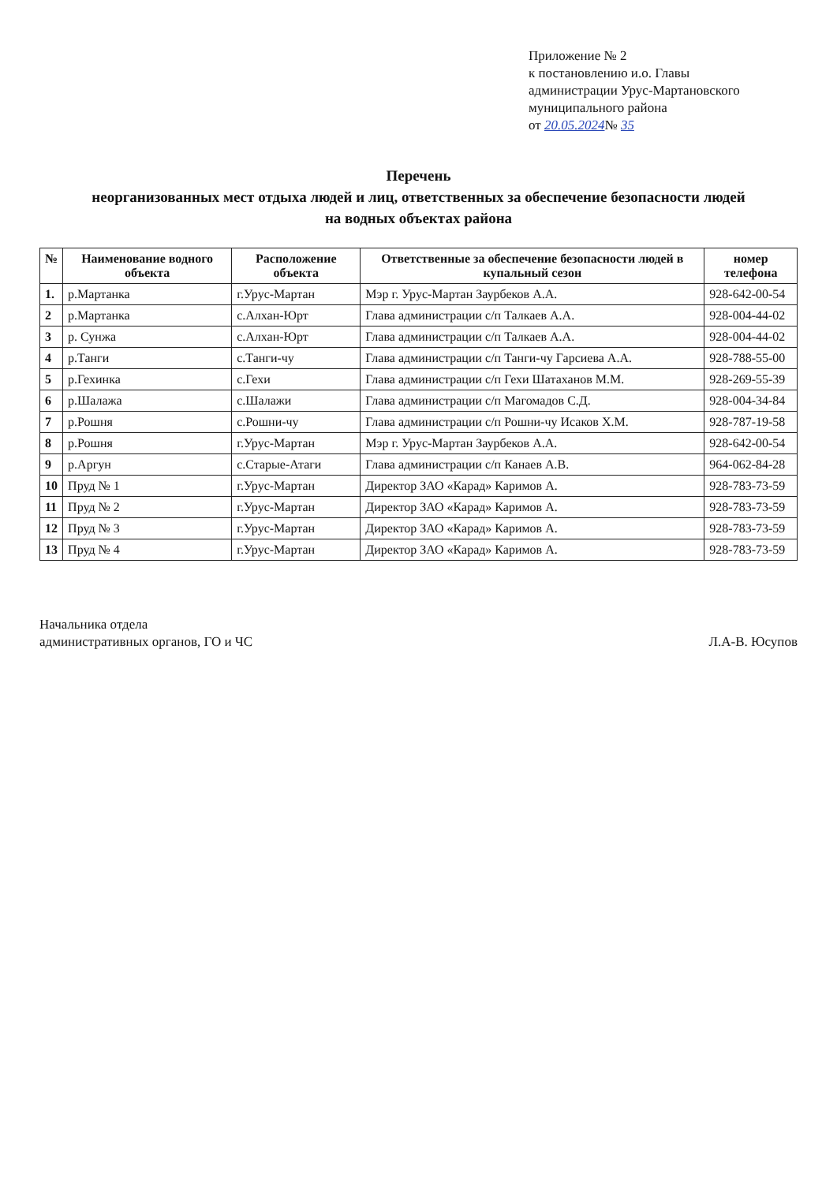Приложение № 2
к постановлению и.о. Главы
администрации Урус-Мартановского
муниципального района
от 20.05.2024№ 35
Перечень
неорганизованных мест отдыха людей и лиц, ответственных за обеспечение безопасности людей
на водных объектах района
| № | Наименование водного объекта | Расположение объекта | Ответственные за обеспечение безопасности людей в купальный сезон | номер телефона |
| --- | --- | --- | --- | --- |
| 1. | р.Мартанка | г.Урус-Мартан | Мэр г. Урус-Мартан Заурбеков А.А. | 928-642-00-54 |
| 2 | р.Мартанка | с.Алхан-Юрт | Глава администрации с/п Талкаев А.А. | 928-004-44-02 |
| 3 | р. Сунжа | с.Алхан-Юрт | Глава администрации с/п Талкаев А.А. | 928-004-44-02 |
| 4 | р.Танги | с.Танги-чу | Глава администрации с/п Танги-чу Гарсиева А.А. | 928-788-55-00 |
| 5 | р.Гехинка | с.Гехи | Глава администрации с/п Гехи Шатаханов М.М. | 928-269-55-39 |
| 6 | р.Шалажа | с.Шалажи | Глава администрации с/п Магомадов С.Д. | 928-004-34-84 |
| 7 | р.Рошня | с.Рошни-чу | Глава администрации с/п Рошни-чу Исаков Х.М. | 928-787-19-58 |
| 8 | р.Рошня | г.Урус-Мартан | Мэр г. Урус-Мартан Заурбеков А.А. | 928-642-00-54 |
| 9 | р.Аргун | с.Старые-Атаги | Глава администрации с/п Канаев А.В. | 964-062-84-28 |
| 10 | Пруд № 1 | г.Урус-Мартан | Директор ЗАО «Карад» Каримов А. | 928-783-73-59 |
| 11 | Пруд № 2 | г.Урус-Мартан | Директор ЗАО «Карад» Каримов А. | 928-783-73-59 |
| 12 | Пруд № 3 | г.Урус-Мартан | Директор ЗАО «Карад» Каримов А. | 928-783-73-59 |
| 13 | Пруд № 4 | г.Урус-Мартан | Директор ЗАО «Карад» Каримов А. | 928-783-73-59 |
Начальника отдела
административных органов, ГО и ЧС
Л.А-В. Юсупов